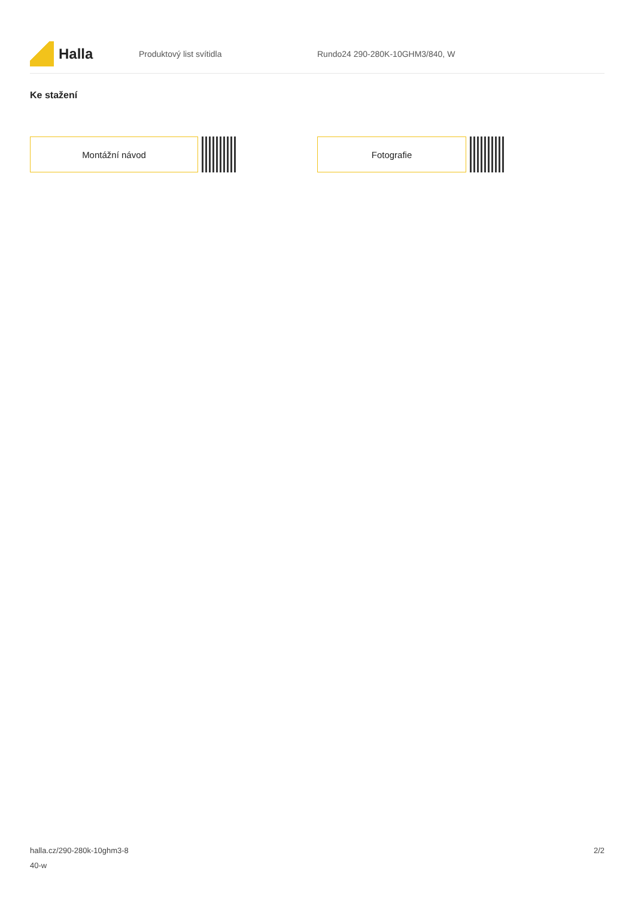Halla
Produktový list svítidla Rundo24 290-280K-10GHM3/840, W
Ke stažení
Montážní návod Fotografie
halla.cz/290-280k-10ghm3-8
40-w
2/2